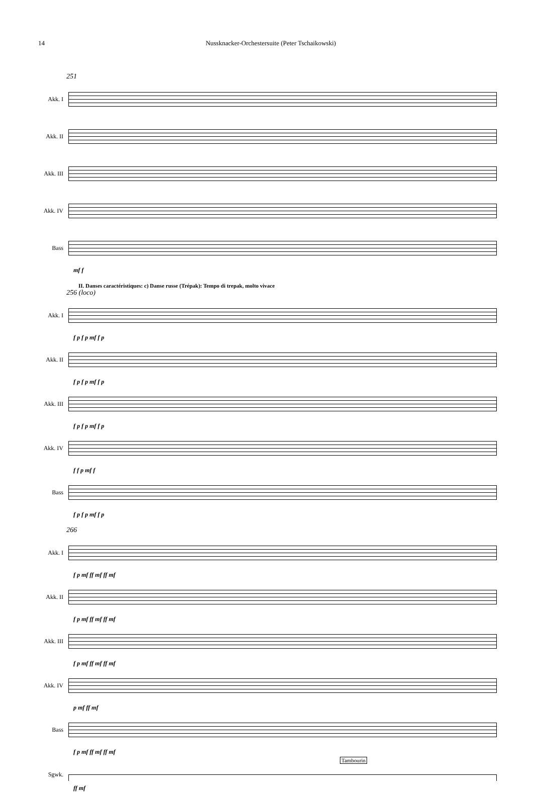14 Nussknacker-Orchestersuite (Peter Tschaikowski)
251
Akk. I
Akk. II
Akk. III
Akk. IV
Bass
mf f
II. Danses caractéristiques: c) Danse russe (Trépak): Tempo di trepak, molto vivace
256 (loco)
Akk. I
f p f p mf f p
Akk. II
f p f p mf f p
Akk. III
f p f p mf f p
Akk. IV
f f p mf f
Bass
f p f p mf f p
266
Akk. I
f p mf ff mf ff mf
Akk. II
f p mf ff mf ff mf
Akk. III
f p mf ff mf ff mf
Akk. IV
p mf ff mf
Bass
f p mf ff mf ff mf
Tambourin
Sgwk.
ff mf